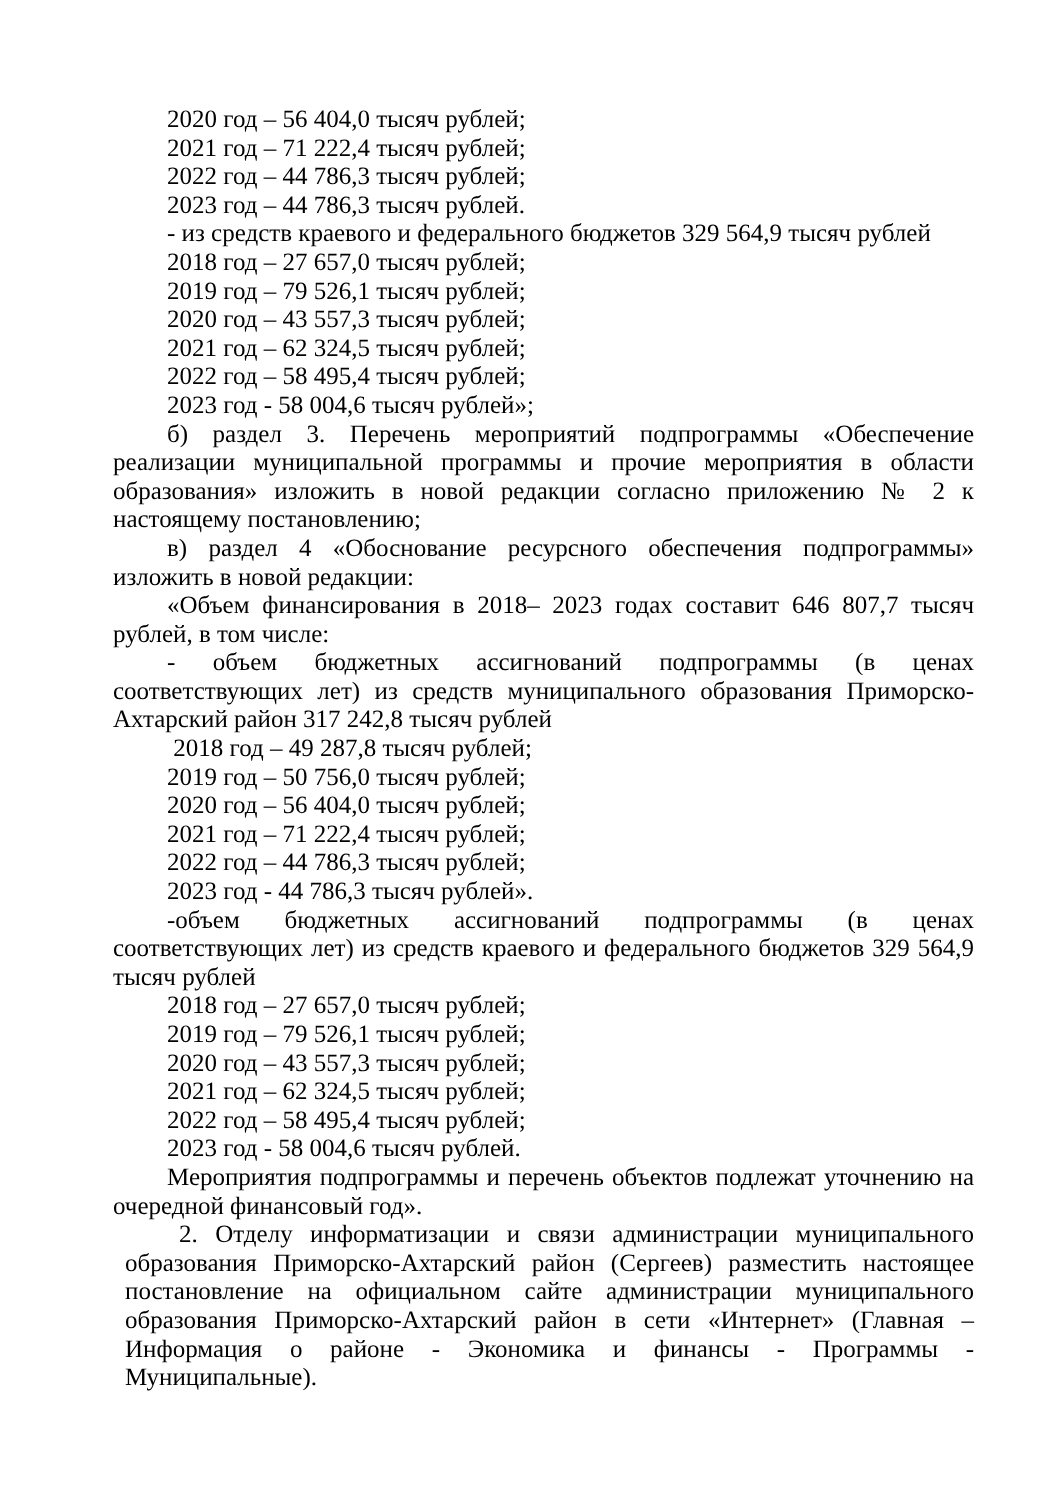2020 год – 56 404,0 тысяч рублей;
2021 год – 71 222,4 тысяч рублей;
2022 год – 44 786,3 тысяч рублей;
2023 год – 44 786,3 тысяч рублей.
- из средств краевого и федерального бюджетов 329 564,9 тысяч рублей
2018 год – 27 657,0 тысяч рублей;
2019 год – 79 526,1 тысяч рублей;
2020 год – 43 557,3 тысяч рублей;
2021 год – 62 324,5 тысяч рублей;
2022 год – 58 495,4 тысяч рублей;
2023 год - 58 004,6 тысяч рублей»;
б) раздел 3. Перечень мероприятий подпрограммы «Обеспечение реализации муниципальной программы и прочие мероприятия в области образования» изложить в новой редакции согласно приложению № 2 к настоящему постановлению;
в) раздел 4 «Обоснование ресурсного обеспечения подпрограммы» изложить в новой редакции:
«Объем финансирования в 2018– 2023 годах составит 646 807,7 тысяч рублей, в том числе:
- объем бюджетных ассигнований подпрограммы (в ценах соответствующих лет) из средств муниципального образования Приморско-Ахтарский район 317 242,8 тысяч рублей
2018 год – 49 287,8 тысяч рублей;
2019 год – 50 756,0 тысяч рублей;
2020 год – 56 404,0 тысяч рублей;
2021 год – 71 222,4 тысяч рублей;
2022 год – 44 786,3 тысяч рублей;
2023 год - 44 786,3 тысяч рублей».
-объем бюджетных ассигнований подпрограммы (в ценах соответствующих лет) из средств краевого и федерального бюджетов 329 564,9 тысяч рублей
2018 год – 27 657,0 тысяч рублей;
2019 год – 79 526,1 тысяч рублей;
2020 год – 43 557,3 тысяч рублей;
2021 год – 62 324,5 тысяч рублей;
2022 год – 58 495,4 тысяч рублей;
2023 год - 58 004,6 тысяч рублей.
Мероприятия подпрограммы и перечень объектов подлежат уточнению на очередной финансовый год».
2. Отделу информатизации и связи администрации муниципального образования Приморско-Ахтарский район (Сергеев) разместить настоящее постановление на официальном сайте администрации муниципального образования Приморско-Ахтарский район в сети «Интернет» (Главная – Информация о районе - Экономика и финансы - Программы - Муниципальные).